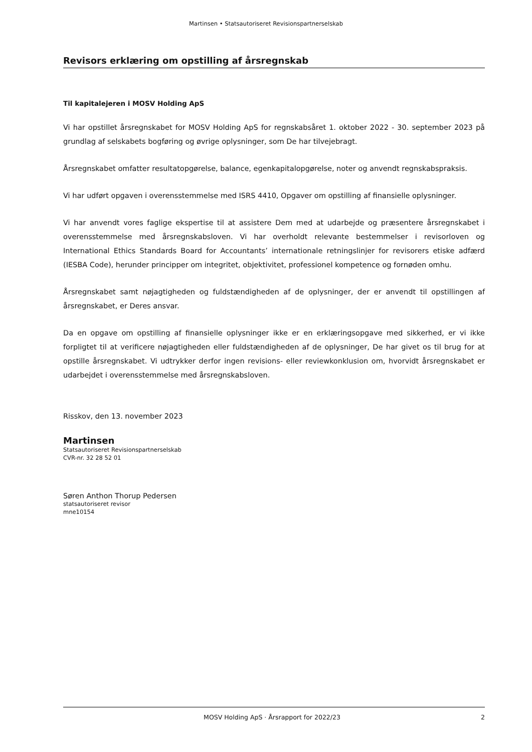Martinsen • Statsautoriseret Revisionspartnerselskab
Revisors erklæring om opstilling af årsregnskab
Til kapitalejeren i MOSV Holding ApS
Vi har opstillet årsregnskabet for MOSV Holding ApS for regnskabsåret 1. oktober 2022 - 30. september 2023 på grundlag af selskabets bogføring og øvrige oplysninger, som De har tilvejebragt.
Årsregnskabet omfatter resultatopgørelse, balance, egenkapitalopgørelse, noter og anvendt regnskabspraksis.
Vi har udført opgaven i overensstemmelse med ISRS 4410, Opgaver om opstilling af finansielle oplysninger.
Vi har anvendt vores faglige ekspertise til at assistere Dem med at udarbejde og præsentere årsregnskabet i overensstemmelse med årsregnskabsloven. Vi har overholdt relevante bestemmelser i revisorloven og International Ethics Standards Board for Accountants’ internationale retningslinjer for revisorers etiske adfærd (IESBA Code), herunder principper om integritet, objektivitet, professionel kompetence og fornøden omhu.
Årsregnskabet samt nøjagtigheden og fuldstændigheden af de oplysninger, der er anvendt til opstillingen af årsregnskabet, er Deres ansvar.
Da en opgave om opstilling af finansielle oplysninger ikke er en erklæringsopgave med sikkerhed, er vi ikke forpligtet til at verificere nøjagtigheden eller fuldstændigheden af de oplysninger, De har givet os til brug for at opstille årsregnskabet. Vi udtrykker derfor ingen revisions- eller reviewkonklusion om, hvorvidt årsregnskabet er udarbejdet i overensstemmelse med årsregnskabsloven.
Risskov, den 13. november 2023
Martinsen
Statsautoriseret Revisionspartnerselskab
CVR-nr. 32 28 52 01
Søren Anthon Thorup Pedersen
statsautoriseret revisor
mne10154
MOSV Holding ApS · Årsrapport for 2022/23 2